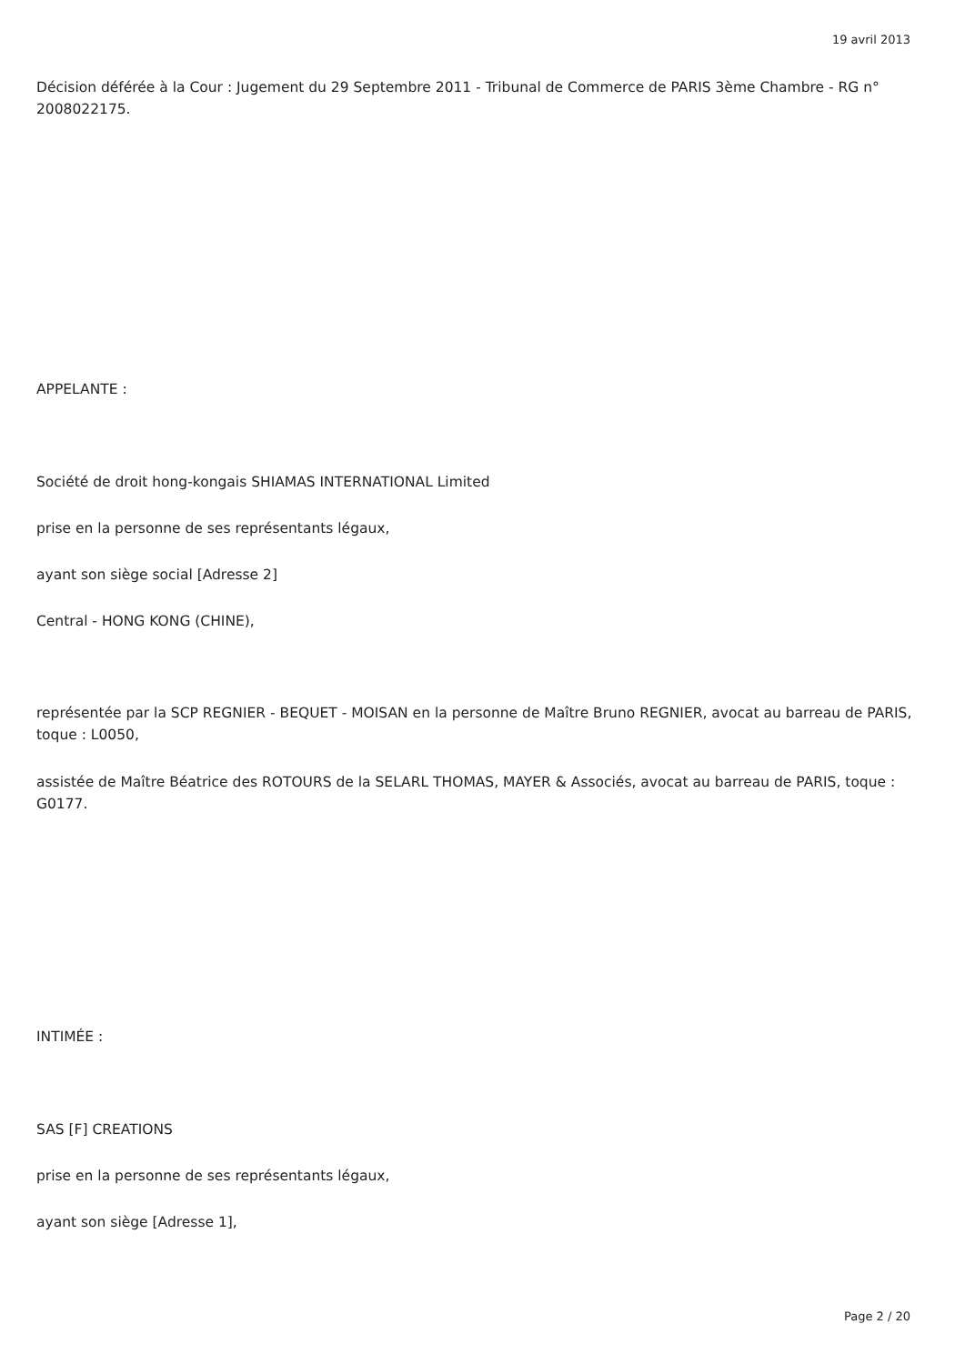19 avril 2013
Décision déférée à la Cour : Jugement du 29 Septembre 2011 - Tribunal de Commerce de PARIS 3ème Chambre - RG n° 2008022175.
APPELANTE :
Société de droit hong-kongais SHIAMAS INTERNATIONAL Limited
prise en la personne de ses représentants légaux,
ayant son siège social [Adresse 2]
Central - HONG KONG (CHINE),
représentée par la SCP REGNIER - BEQUET - MOISAN en la personne de Maître Bruno REGNIER, avocat au barreau de PARIS, toque : L0050,
assistée de Maître Béatrice des ROTOURS de la SELARL THOMAS, MAYER & Associés, avocat au barreau de PARIS, toque : G0177.
INTIMÉE :
SAS [F] CREATIONS
prise en la personne de ses représentants légaux,
ayant son siège [Adresse 1],
Page 2 / 20